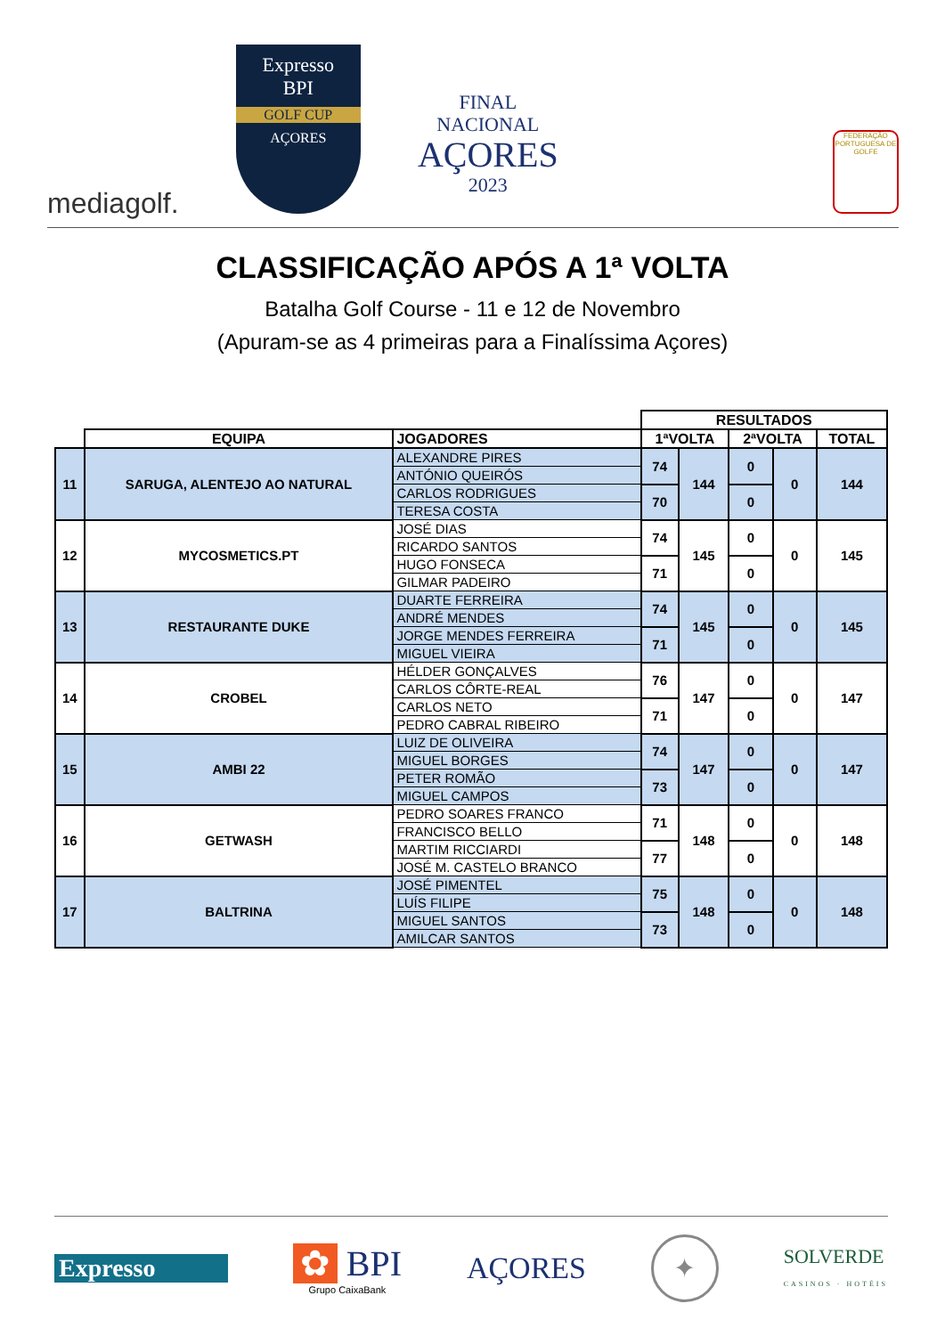mediagolf.
Expresso
BPI
GOLF CUP
AÇORES
FINAL
NACIONAL
AÇORES
2023
FEDERAÇÃO PORTUGUESA DE GOLFE
CLASSIFICAÇÃO APÓS A 1ª VOLTA
Batalha Golf Course - 11 e 12 de Novembro
(Apuram-se as 4 primeiras para a Finalíssima Açores)
| | | | RESULTADOS | | | | |
| | EQUIPA | JOGADORES | 1ªVOLTA | | 2ªVOLTA | | TOTAL |
| 11 | SARUGA, ALENTEJO AO NATURAL | ALEXANDRE PIRES | 74 | 144 | 0 | 0 | 144 |
| | | ANTÓNIO QUEIRÓS | | | | | |
| | | CARLOS RODRIGUES | 70 | | 0 | | |
| | | TERESA COSTA | | | | | |
| 12 | MYCOSMETICS.PT | JOSÉ DIAS | 74 | 145 | 0 | 0 | 145 |
| | | RICARDO SANTOS | | | | | |
| | | HUGO FONSECA | 71 | | 0 | | |
| | | GILMAR PADEIRO | | | | | |
| 13 | RESTAURANTE DUKE | DUARTE FERREIRA | 74 | 145 | 0 | 0 | 145 |
| | | ANDRÉ MENDES | | | | | |
| | | JORGE MENDES FERREIRA | 71 | | 0 | | |
| | | MIGUEL VIEIRA | | | | | |
| 14 | CROBEL | HÉLDER GONÇALVES | 76 | 147 | 0 | 0 | 147 |
| | | CARLOS CÔRTE-REAL | | | | | |
| | | CARLOS NETO | 71 | | 0 | | |
| | | PEDRO CABRAL RIBEIRO | | | | | |
| 15 | AMBI 22 | LUIZ DE OLIVEIRA | 74 | 147 | 0 | 0 | 147 |
| | | MIGUEL BORGES | | | | | |
| | | PETER ROMÃO | 73 | | 0 | | |
| | | MIGUEL CAMPOS | | | | | |
| 16 | GETWASH | PEDRO SOARES FRANCO | 71 | 148 | 0 | 0 | 148 |
| | | FRANCISCO BELLO | | | | | |
| | | MARTIM RICCIARDI | 77 | | 0 | | |
| | | JOSÉ M. CASTELO BRANCO | | | | | |
| 17 | BALTRINA | JOSÉ PIMENTEL | 75 | 148 | 0 | 0 | 148 |
| | | LUÍS FILIPE | | | | | |
| | | MIGUEL SANTOS | 73 | | 0 | | |
| | | AMILCAR SANTOS | | | | | |
Expresso
✿ BPI
Grupo CaixaBank
AÇORES
✦
SOLVERDE
CASINOS · HOTÉIS